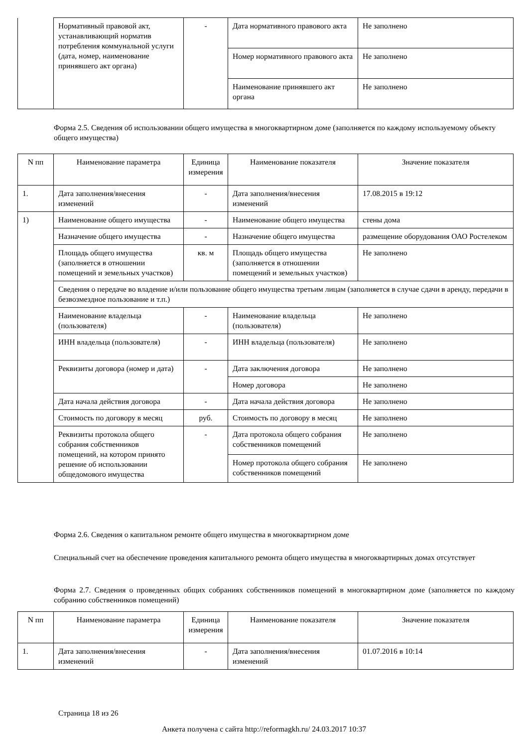| | Нормативный правовой акт, устанавливающий норматив потребления коммунальной услуги (дата, номер, наименование принявшего акт органа) | - | Дата нормативного правового акта | Не заполнено |
| | | | Номер нормативного правового акта | Не заполнено |
| | | | Наименование принявшего акт органа | Не заполнено |
Форма 2.5. Сведения об использовании общего имущества в многоквартирном доме (заполняется по каждому используемому объекту общего имущества)
| N пп | Наименование параметра | Единица измерения | Наименование показателя | Значение показателя |
| --- | --- | --- | --- | --- |
| 1. | Дата заполнения/внесения изменений | - | Дата заполнения/внесения изменений | 17.08.2015 в 19:12 |
| 1) | Наименование общего имущества | - | Наименование общего имущества | стены дома |
| | Назначение общего имущества | - | Назначение общего имущества | размещение оборудования ОАО Ростелеком |
| | Площадь общего имущества (заполняется в отношении помещений и земельных участков) | кв. м | Площадь общего имущества (заполняется в отношении помещений и земельных участков) | Не заполнено |
| | Сведения о передаче во владение и/или пользование общего имущества третьим лицам (заполняется в случае сдачи в аренду, передачи в безвозмездное пользование и т.п.) | | | |
| | Наименование владельца (пользователя) | - | Наименование владельца (пользователя) | Не заполнено |
| | ИНН владельца (пользователя) | - | ИНН владельца (пользователя) | Не заполнено |
| | Реквизиты договора (номер и дата) | - | Дата заключения договора | Не заполнено |
| | | | Номер договора | Не заполнено |
| | Дата начала действия договора | - | Дата начала действия договора | Не заполнено |
| | Стоимость по договору в месяц | руб. | Стоимость по договору в месяц | Не заполнено |
| | Реквизиты протокола общего собрания собственников помещений, на котором принято решение об использовании общедомового имущества | - | Дата протокола общего собрания собственников помещений | Не заполнено |
| | | | Номер протокола общего собрания собственников помещений | Не заполнено |
Форма 2.6. Сведения о капитальном ремонте общего имущества в многоквартирном доме
Специальный счет на обеспечение проведения капитального ремонта общего имущества в многоквартирных домах отсутствует
Форма 2.7. Сведения о проведенных общих собраниях собственников помещений в многоквартирном доме (заполняется по каждому собранию собственников помещений)
| N пп | Наименование параметра | Единица измерения | Наименование показателя | Значение показателя |
| --- | --- | --- | --- | --- |
| 1. | Дата заполнения/внесения изменений | - | Дата заполнения/внесения изменений | 01.07.2016 в 10:14 |
Страница 18 из 26
Анкета получена с сайта http://reformagkh.ru/ 24.03.2017 10:37